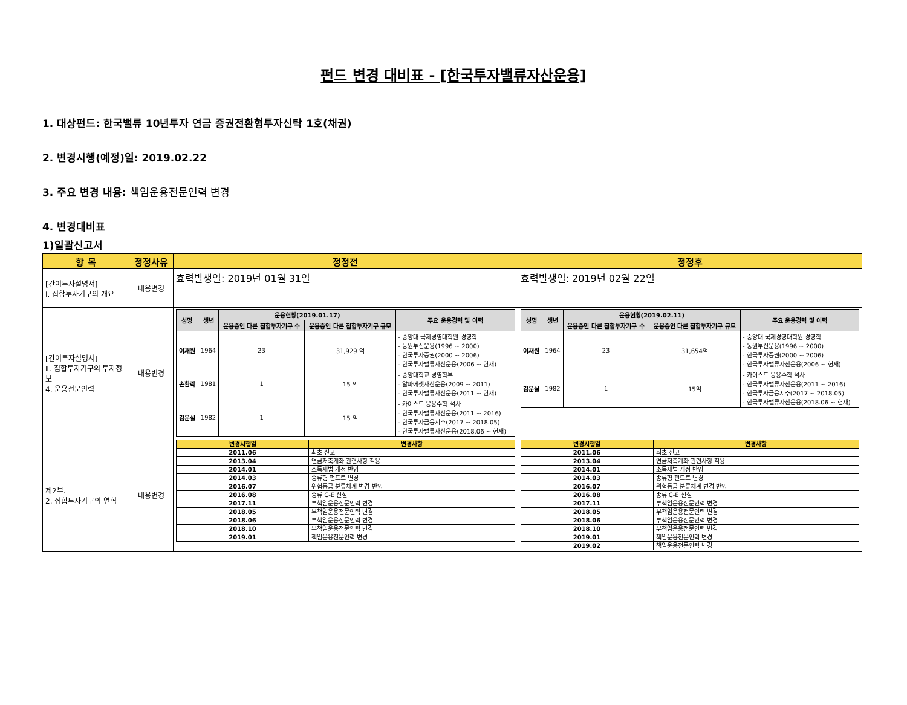펀드 변경 대비표 - [한국투자밸류자산운용]
1. 대상펀드: 한국밸류 10년투자 연금 증권전환형투자신탁 1호(채권)
2. 변경시행(예정)일: 2019.02.22
3. 주요 변경 내용: 책임운용전문인력 변경
4. 변경대비표
1)일괄신고서
| 항 목 | 정정사유 | 정정전 | 정정후 |
| --- | --- | --- | --- |
| [간이투자설명서] Ⅰ. 집합투자기구의 개요 | 내용변경 | 효력발생일: 2019년 01월 31일 | 효력발생일: 2019년 02월 22일 |
| [간이투자설명서] Ⅱ. 집합투자기구의 투자정보 4. 운용전문인력 | 내용변경 | / 성명 / 생년 / 운용현황(2019.01.17) / / 주요 운용경력 및 이력 / / --- / --- / --- / --- / --- / / / / 운용중인 다른 집합투자기구 수 / 운용중인 다른 집합투자기구 규모 / / / 이채원 / 1964 / 23 / 31,929 억 / - 중앙대 국제경영대학원 경영학 - 동원투신운용(1996 ~ 2000) - 한국투자증권(2000 ~ 2006) - 한국투자밸류자산운용(2006 ~ 현재) / / 손환락 / 1981 / 1 / 15 억 / - 중앙대학교 경영학부 - 알파에셋자산운용(2009 ~ 2011) - 한국투자밸류자산운용(2011 ~ 현재) / / 김운실 / 1982 / 1 / 15 억 / - 카이스트 응용수학 석사 - 한국투자밸류자산운용(2011 ~ 2016) - 한국투자금융지주(2017 ~ 2018.05) - 한국투자밸류자산운용(2018.06 ~ 현재) / | / 성명 / 생년 / 운용현황(2019.02.11) / / 주요 운용경력 및 이력 / / --- / --- / --- / --- / --- / / / / 운용중인 다른 집합투자기구 수 / 운용중인 다른 집합투자기구 규모 / / / 이채원 / 1964 / 23 / 31,654억 / - 중앙대 국제경영대학원 경영학 - 동원투신운용(1996 ~ 2000) - 한국투자증권(2000 ~ 2006) - 한국투자밸류자산운용(2006 ~ 현재) / / 김운실 / 1982 / 1 / 15억 / - 카이스트 응용수학 석사 - 한국투자밸류자산운용(2011 ~ 2016) - 한국투자금융지주(2017 ~ 2018.05) - 한국투자밸류자산운용(2018.06 ~ 현재) / |
| 제2부. 2. 집합투자기구의 연혁 | 내용변경 | / 변경시행일 / 변경사항 / / --- / --- / / 2011.06 / 최초 신고 / / 2013.04 / 연금저축계좌 관련사항 적용 / / 2014.01 / 소득세법 개정 반영 / / 2014.03 / 종류형 펀드로 변경 / / 2016.07 / 위험등급 분류체계 변경 반영 / / 2016.08 / 종류 C-E 신설 / / 2017.11 / 부책임운용전문인력 변경 / / 2018.05 / 부책임운용전문인력 변경 / / 2018.06 / 부책임운용전문인력 변경 / / 2018.10 / 부책임운용전문인력 변경 / / 2019.01 / 책임운용전문인력 변경 / | / 변경시행일 / 변경사항 / / --- / --- / / 2011.06 / 최초 신고 / / 2013.04 / 연금저축계좌 관련사항 적용 / / 2014.01 / 소득세법 개정 반영 / / 2014.03 / 종류형 펀드로 변경 / / 2016.07 / 위험등급 분류체계 변경 반영 / / 2016.08 / 종류 C-E 신설 / / 2017.11 / 부책임운용전문인력 변경 / / 2018.05 / 부책임운용전문인력 변경 / / 2018.06 / 부책임운용전문인력 변경 / / 2018.10 / 부책임운용전문인력 변경 / / 2019.01 / 책임운용전문인력 변경 / / 2019.02 / 책임운용전문인력 변경 / |